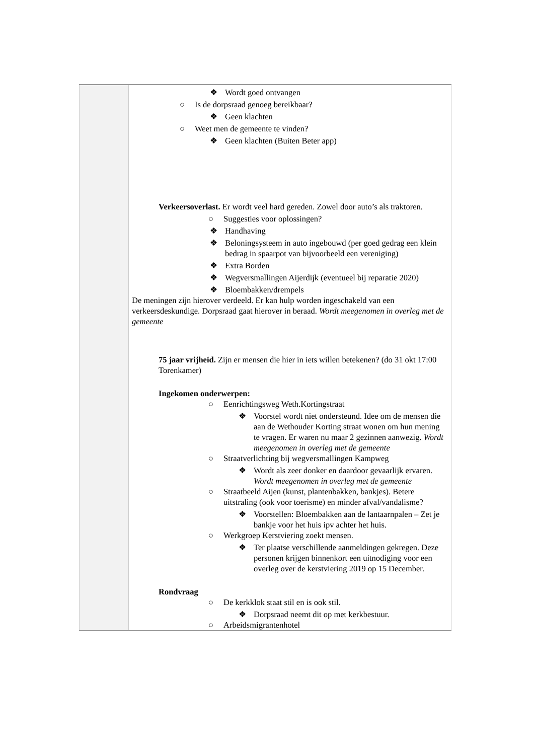| | ❖ Wordt goed ontvangen ○ Is de dorpsraad genoeg bereikbaar? ❖ Geen klachten ○ Weet men de gemeente te vinden? ❖ Geen klachten (Buiten Beter app) Verkeersoverlast. Er wordt veel hard gereden. Zowel door auto’s als traktoren. ○ Suggesties voor oplossingen? ❖ Handhaving ❖ Beloningsysteem in auto ingebouwd (per goed gedrag een klein bedrag in spaarpot van bijvoorbeeld een vereniging) ❖ Extra Borden ❖ Wegversmallingen Aijerdijk (eventueel bij reparatie 2020) ❖ Bloembakken/drempels De meningen zijn hierover verdeeld. Er kan hulp worden ingeschakeld van een verkeersdeskundige. Dorpsraad gaat hierover in beraad. Wordt meegenomen in overleg met de gemeente 75 jaar vrijheid. Zijn er mensen die hier in iets willen betekenen? (do 31 okt 17:00 Torenkamer) Ingekomen onderwerpen: ○ Eenrichtingsweg Weth.Kortingstraat ❖ Voorstel wordt niet ondersteund. Idee om de mensen die aan de Wethouder Korting straat wonen om hun mening te vragen. Er waren nu maar 2 gezinnen aanwezig. Wordt meegenomen in overleg met de gemeente ○ Straatverlichting bij wegversmallingen Kampweg ❖ Wordt als zeer donker en daardoor gevaarlijk ervaren. Wordt meegenomen in overleg met de gemeente ○ Straatbeeld Aijen (kunst, plantenbakken, bankjes). Betere uitstraling (ook voor toerisme) en minder afval/vandalisme? ❖ Voorstellen: Bloembakken aan de lantaarnpalen – Zet je bankje voor het huis ipv achter het huis. ○ Werkgroep Kerstviering zoekt mensen. ❖ Ter plaatse verschillende aanmeldingen gekregen. Deze personen krijgen binnenkort een uitnodiging voor een overleg over de kerstviering 2019 op 15 December. Rondvraag ○ De kerkklok staat stil en is ook stil. ❖ Dorpsraad neemt dit op met kerkbestuur. ○ Arbeidsmigrantenhotel |